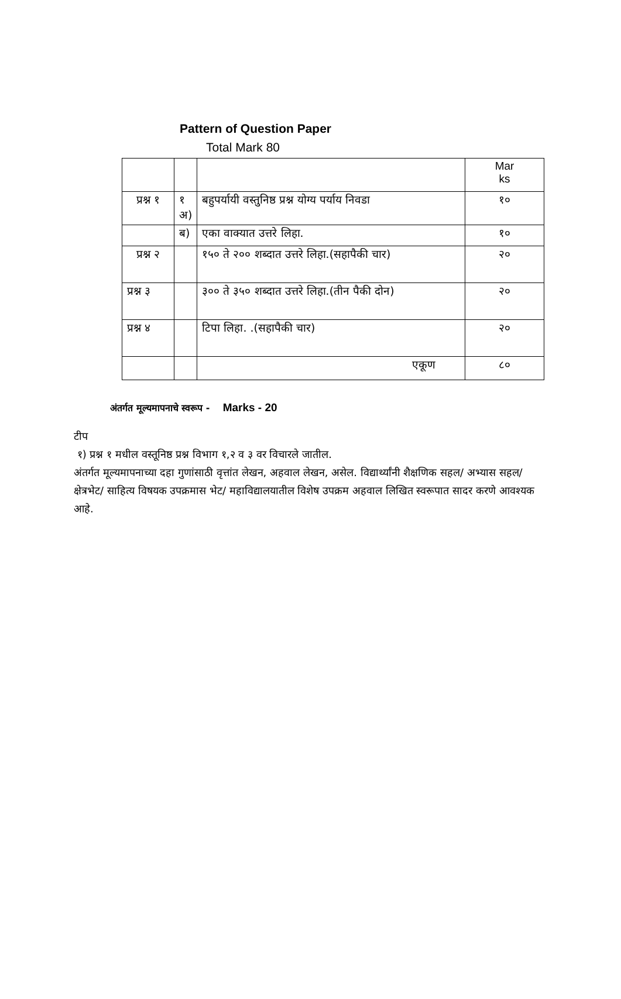Pattern of Question Paper
Total Mark 80
| | | | Mar ks |
| प्रश्न १ | १ अ) | बहुपर्यायी वस्तुनिष्ठ प्रश्न योग्य पर्याय निवडा | १० |
| | ब) | एका वाक्यात उत्तरे लिहा. | १० |
| प्रश्न २ | | १५० ते २०० शब्दात उत्तरे लिहा.(सहापैकी चार) | २० |
| प्रश्न ३ | | ३०० ते ३५० शब्दात उत्तरे लिहा.(तीन पैकी दोन) | २० |
| प्रश्न ४ | | टिपा लिहा. .(सहापैकी चार) | २० |
| | | एकूण | ८० |
अंतर्गत मूल्यमापनाचे स्वरूप - Marks - 20
टीप
१) प्रश्न १ मधील वस्तूनिष्ठ प्रश्न विभाग १,२ व ३ वर विचारले जातील.
अंतर्गत मूल्यमापनाच्या दहा गुणांसाठी वृत्तांत लेखन, अहवाल लेखन, असेल. विद्यार्थ्यांनी शैक्षणिक सहल/ अभ्यास सहल/ क्षेत्रभेट/ साहित्य विषयक उपक्रमास भेट/ महाविद्यालयातील विशेष उपक्रम अहवाल लिखित स्वरूपात सादर करणे आवश्यक आहे.